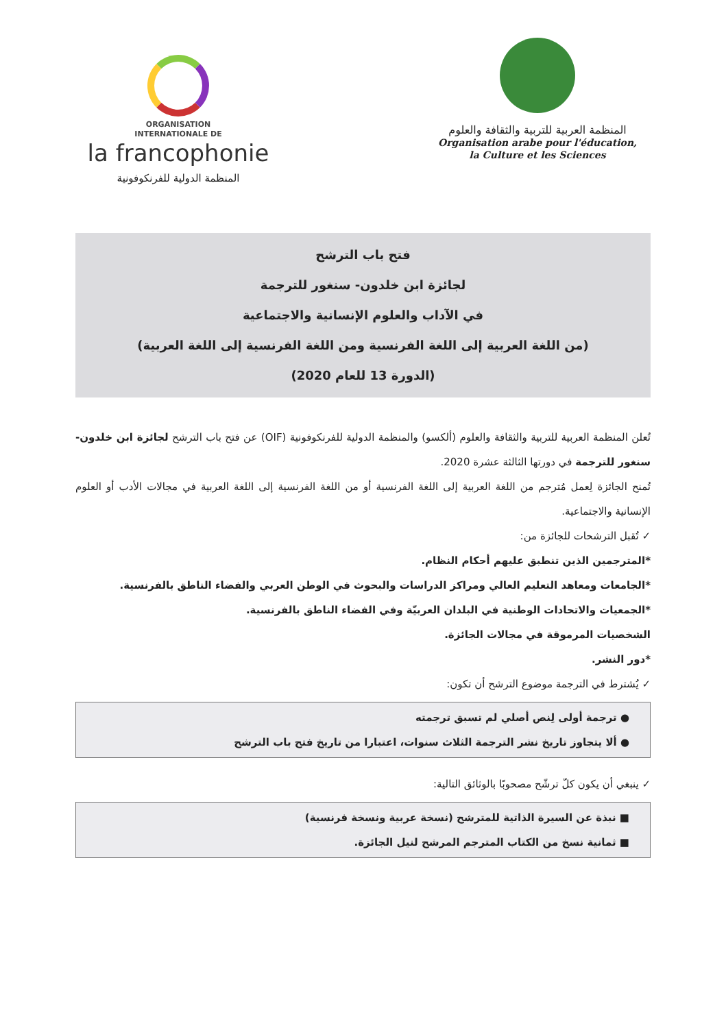ORGANISATION
INTERNATIONALE DE
la francophonie
المنظمة الدولية للفرنكوفونية
المنظمة العربية للتربية والثقافة والعلوم
Organisation arabe pour l'éducation,
la Culture et les Sciences
فتح باب الترشح
لجائزة ابن خلدون- سنغور للترجمة
في الآداب والعلوم الإنسانية والاجتماعية
(من اللغة العربية إلى اللغة الفرنسية ومن اللغة الفرنسية إلى اللغة العربية)
(الدورة 13 للعام 2020)
تُعلن المنظمة العربية للتربية والثقافة والعلوم (ألكسو) والمنظمة الدولية للفرنكوفونية (OIF) عن فتح باب الترشح لجائزة ابن خلدون- سنغور للترجمة في دورتها الثالثة عشرة 2020.
تُمنح الجائزة لِعمل مُترجم من اللغة العربية إلى اللغة الفرنسية أو من اللغة الفرنسية إلى اللغة العربية في مجالات الأدب أو العلوم الإنسانية والاجتماعية.
✓ تُقبل الترشحات للجائزة من:
*المترجمين الذين تنطبق عليهم أحكام النظام.
*الجامعات ومعاهد التعليم العالي ومراكز الدراسات والبحوث في الوطن العربي والفضاء الناطق بالفرنسية.
*الجمعيات والاتحادات الوطنية في البلدان العربيّة وفي الفضاء الناطق بالفرنسية.
الشخصيات المرموقة في مجالات الجائزة.
*دور النشر.
✓ يُشترط في الترجمة موضوع الترشح أن تكون:
● ترجمة أولى لِنص أصلي لم تسبق ترجمته
● ألا يتجاوز تاريخ نشر الترجمة الثلاث سنوات، اعتبارا من تاريخ فتح باب الترشح
✓ ينبغي أن يكون كلّ ترشّح مصحوبًا بالوثائق التالية:
■ نبذة عن السيرة الذاتية للمترشح (نسخة عربية ونسخة فرنسية)
■ ثمانية نسخ من الكتاب المترجم المرشح لنيل الجائزة.